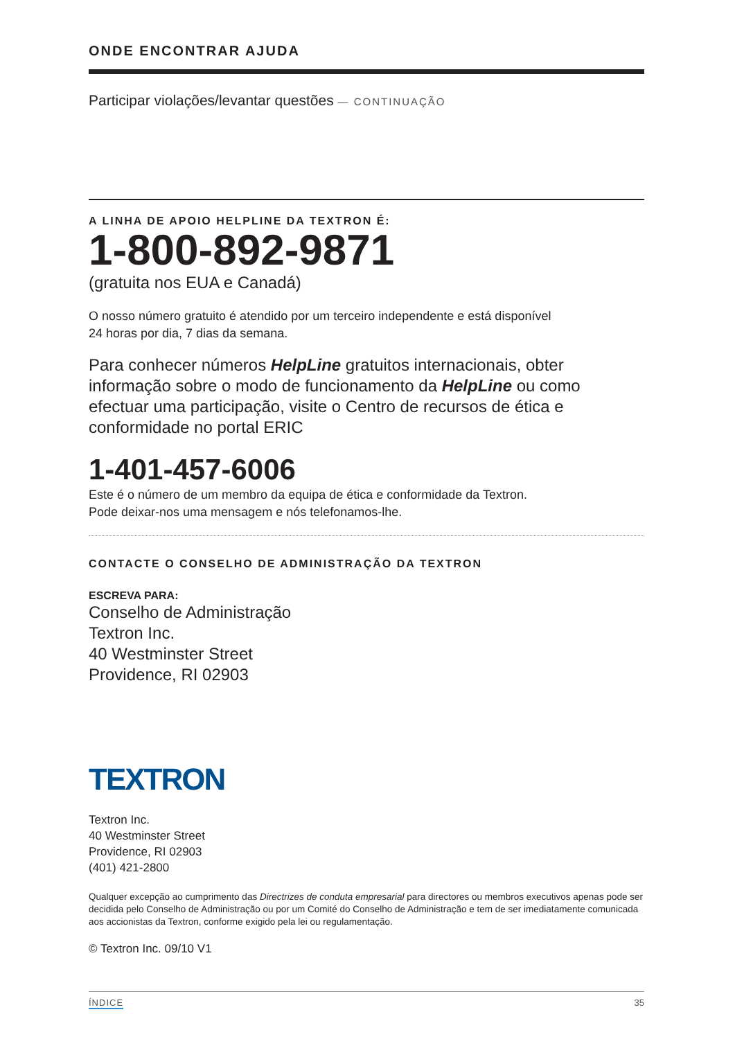ONDE ENCONTRAR AJUDA
Participar violações/levantar questões — CONTINUAÇÃO
A LINHA DE APOIO HELPLINE DA TEXTRON É:
1-800-892-9871
(gratuita nos EUA e Canadá)
O nosso número gratuito é atendido por um terceiro independente e está disponível
24 horas por dia, 7 dias da semana.
Para conhecer números HelpLine gratuitos internacionais, obter informação sobre o modo de funcionamento da HelpLine ou como efectuar uma participação, visite o Centro de recursos de ética e conformidade no portal ERIC
1-401-457-6006
Este é o número de um membro da equipa de ética e conformidade da Textron.
Pode deixar-nos uma mensagem e nós telefonamos-lhe.
CONTACTE O CONSELHO DE ADMINISTRAÇÃO DA TEXTRON
ESCREVA PARA:
Conselho de Administração
Textron Inc.
40 Westminster Street
Providence, RI 02903
TEXTRON
Textron Inc.
40 Westminster Street
Providence, RI 02903
(401) 421-2800
Qualquer excepção ao cumprimento das Directrizes de conduta empresarial para directores ou membros executivos apenas pode ser decidida pelo Conselho de Administração ou por um Comité do Conselho de Administração e tem de ser imediatamente comunicada aos accionistas da Textron, conforme exigido pela lei ou regulamentação.
© Textron Inc. 09/10 V1
ÍNDICE 35